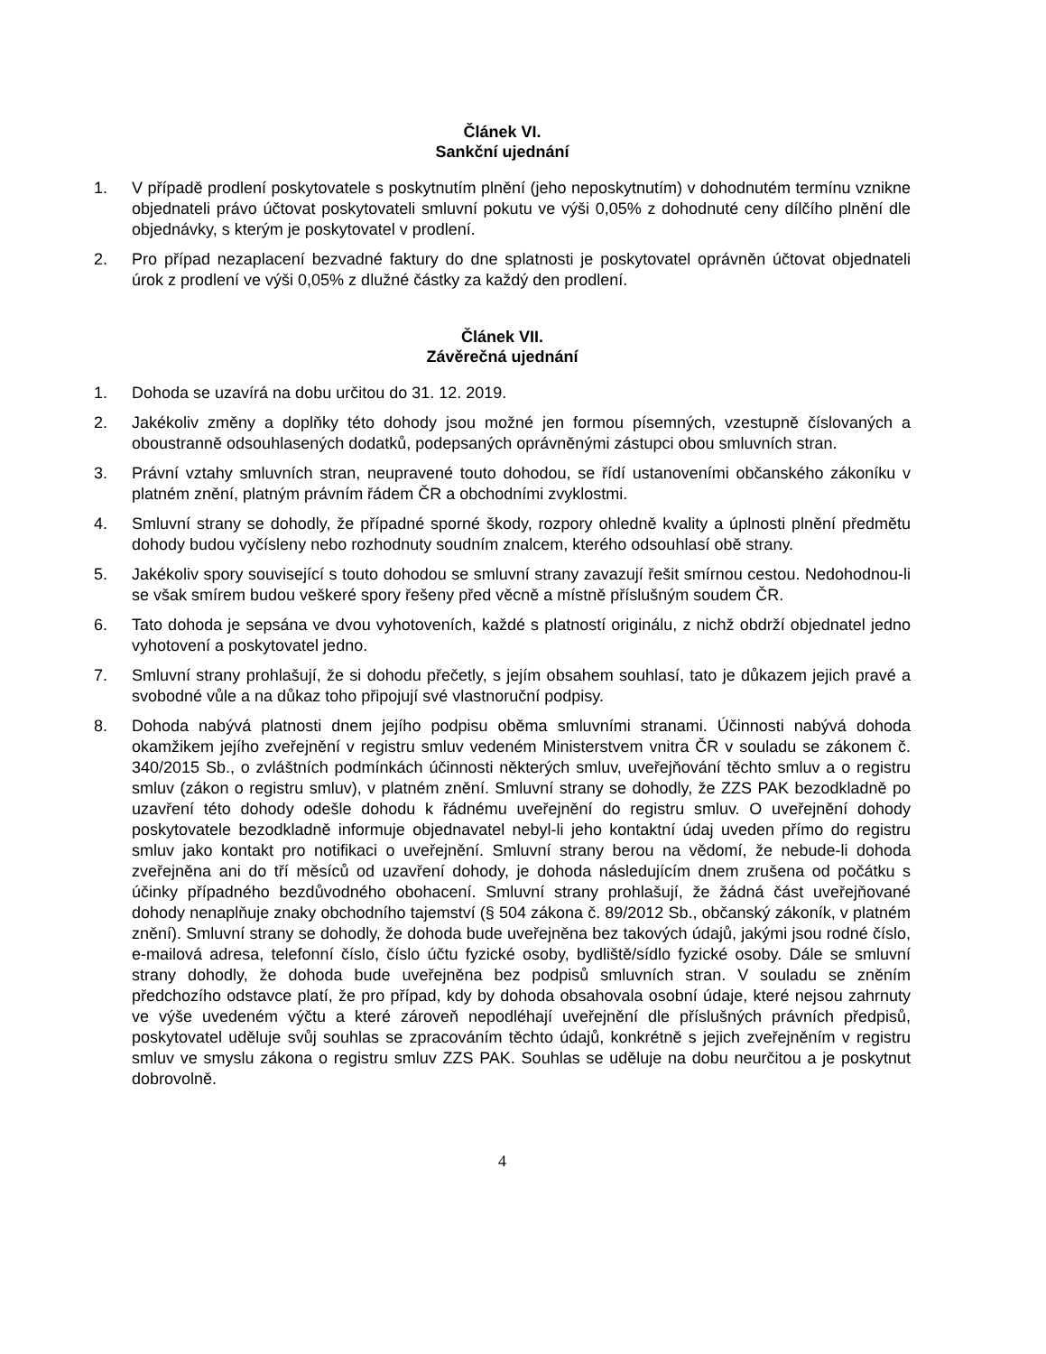Článek VI.
Sankční ujednání
1. V případě prodlení poskytovatele s poskytnutím plnění (jeho neposkytnutím) v dohodnutém termínu vznikne objednateli právo účtovat poskytovateli smluvní pokutu ve výši 0,05% z dohodnuté ceny dílčího plnění dle objednávky, s kterým je poskytovatel v prodlení.
2. Pro případ nezaplacení bezvadné faktury do dne splatnosti je poskytovatel oprávněn účtovat objednateli úrok z prodlení ve výši 0,05% z dlužné částky za každý den prodlení.
Článek VII.
Závěrečná ujednání
1. Dohoda se uzavírá na dobu určitou do 31. 12. 2019.
2. Jakékoliv změny a doplňky této dohody jsou možné jen formou písemných, vzestupně číslovaných a oboustranně odsouhlasených dodatků, podepsaných oprávněnými zástupci obou smluvních stran.
3. Právní vztahy smluvních stran, neupravené touto dohodou, se řídí ustanoveními občanského zákoníku v platném znění, platným právním řádem ČR a obchodními zvyklostmi.
4. Smluvní strany se dohodly, že případné sporné škody, rozpory ohledně kvality a úplnosti plnění předmětu dohody budou vyčísleny nebo rozhodnuty soudním znalcem, kterého odsouhlasí obě strany.
5. Jakékoliv spory související s touto dohodou se smluvní strany zavazují řešit smírnou cestou. Nedohodnou-li se však smírem budou veškeré spory řešeny před věcně a místně příslušným soudem ČR.
6. Tato dohoda je sepsána ve dvou vyhotoveních, každé s platností originálu, z nichž obdrží objednatel jedno vyhotovení a poskytovatel jedno.
7. Smluvní strany prohlašují, že si dohodu přečetly, s jejím obsahem souhlasí, tato je důkazem jejich pravé a svobodné vůle a na důkaz toho připojují své vlastnoruční podpisy.
8. Dohoda nabývá platnosti dnem jejího podpisu oběma smluvními stranami. Účinnosti nabývá dohoda okamžikem jejího zveřejnění v registru smluv vedeném Ministerstvem vnitra ČR v souladu se zákonem č. 340/2015 Sb., o zvláštních podmínkách účinnosti některých smluv, uveřejňování těchto smluv a o registru smluv (zákon o registru smluv), v platném znění. Smluvní strany se dohodly, že ZZS PAK bezodkladně po uzavření této dohody odešle dohodu k řádnému uveřejnění do registru smluv. O uveřejnění dohody poskytovatele bezodkladně informuje objednavatel nebyl-li jeho kontaktní údaj uveden přímo do registru smluv jako kontakt pro notifikaci o uveřejnění. Smluvní strany berou na vědomí, že nebude-li dohoda zveřejněna ani do tří měsíců od uzavření dohody, je dohoda následujícím dnem zrušena od počátku s účinky případného bezdůvodného obohacení. Smluvní strany prohlašují, že žádná část uveřejňované dohody nenaplňuje znaky obchodního tajemství (§ 504 zákona č. 89/2012 Sb., občanský zákoník, v platném znění). Smluvní strany se dohodly, že dohoda bude uveřejněna bez takových údajů, jakými jsou rodné číslo, e-mailová adresa, telefonní číslo, číslo účtu fyzické osoby, bydliště/sídlo fyzické osoby. Dále se smluvní strany dohodly, že dohoda bude uveřejněna bez podpisů smluvních stran. V souladu se zněním předchozího odstavce platí, že pro případ, kdy by dohoda obsahovala osobní údaje, které nejsou zahrnuty ve výše uvedeném výčtu a které zároveň nepodléhají uveřejnění dle příslušných právních předpisů, poskytovatel uděluje svůj souhlas se zpracováním těchto údajů, konkrétně s jejich zveřejněním v registru smluv ve smyslu zákona o registru smluv ZZS PAK. Souhlas se uděluje na dobu neurčitou a je poskytnut dobrovolně.
4